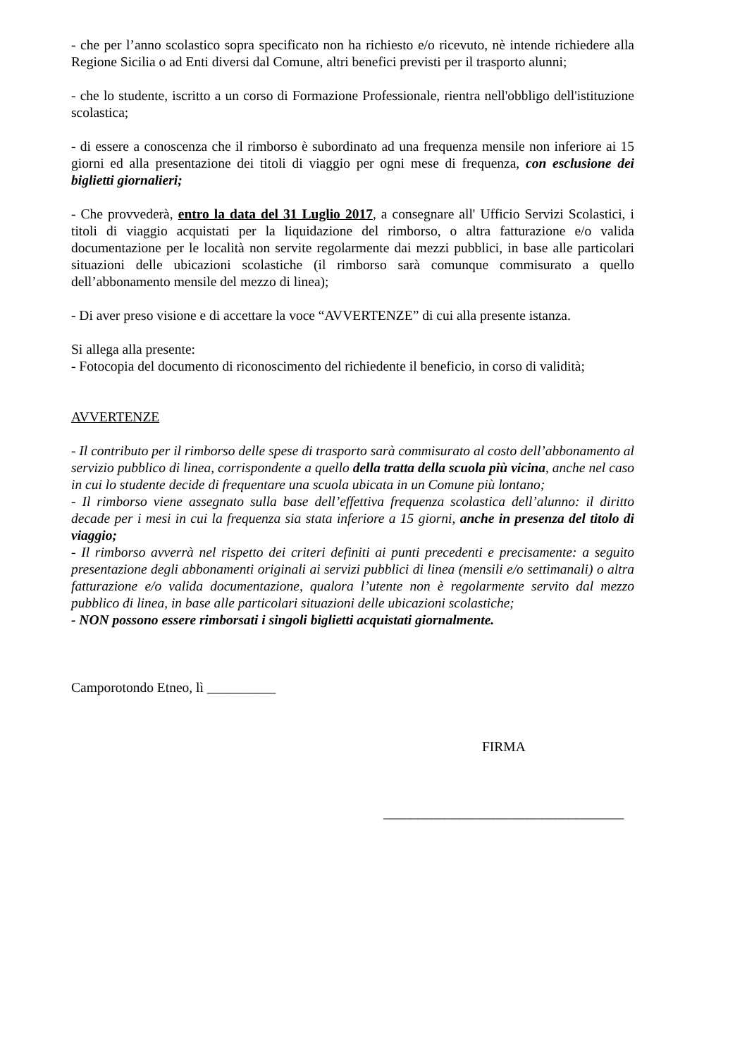- che per l’anno scolastico sopra specificato non ha richiesto e/o ricevuto, nè intende richiedere alla Regione Sicilia o ad Enti diversi dal Comune, altri benefici previsti per il trasporto alunni;
- che lo studente, iscritto a un corso di Formazione Professionale, rientra nell'obbligo dell'istituzione scolastica;
- di essere a conoscenza che il rimborso è subordinato ad una frequenza mensile non inferiore ai 15 giorni ed alla presentazione dei titoli di viaggio per ogni mese di frequenza, con esclusione dei biglietti giornalieri;
- Che provvederà, entro la data del 31 Luglio 2017, a consegnare all' Ufficio Servizi Scolastici, i titoli di viaggio acquistati per la liquidazione del rimborso, o altra fatturazione e/o valida documentazione per le località non servite regolarmente dai mezzi pubblici, in base alle particolari situazioni delle ubicazioni scolastiche (il rimborso sarà comunque commisurato a quello dell’abbonamento mensile del mezzo di linea);
- Di aver preso visione e di accettare la voce “AVVERTENZE” di cui alla presente istanza.
Si allega alla presente:
- Fotocopia del documento di riconoscimento del richiedente il beneficio, in corso di validità;
AVVERTENZE
- Il contributo per il rimborso delle spese di trasporto sarà commisurato al costo dell’abbonamento al servizio pubblico di linea, corrispondente a quello della tratta della scuola più vicina, anche nel caso in cui lo studente decide di frequentare una scuola ubicata in un Comune più lontano;
- Il rimborso viene assegnato sulla base dell’effettiva frequenza scolastica dell’alunno: il diritto decade per i mesi in cui la frequenza sia stata inferiore a 15 giorni, anche in presenza del titolo di viaggio;
- Il rimborso avverrà nel rispetto dei criteri definiti ai punti precedenti e precisamente: a seguito presentazione degli abbonamenti originali ai servizi pubblici di linea (mensili e/o settimanali) o altra fatturazione e/o valida documentazione, qualora l’utente non è regolarmente servito dal mezzo pubblico di linea, in base alle particolari situazioni delle ubicazioni scolastiche;
- NON possono essere rimborsati i singoli biglietti acquistati giornalmente.
Camporotondo Etneo, lì __________
FIRMA
___________________________________